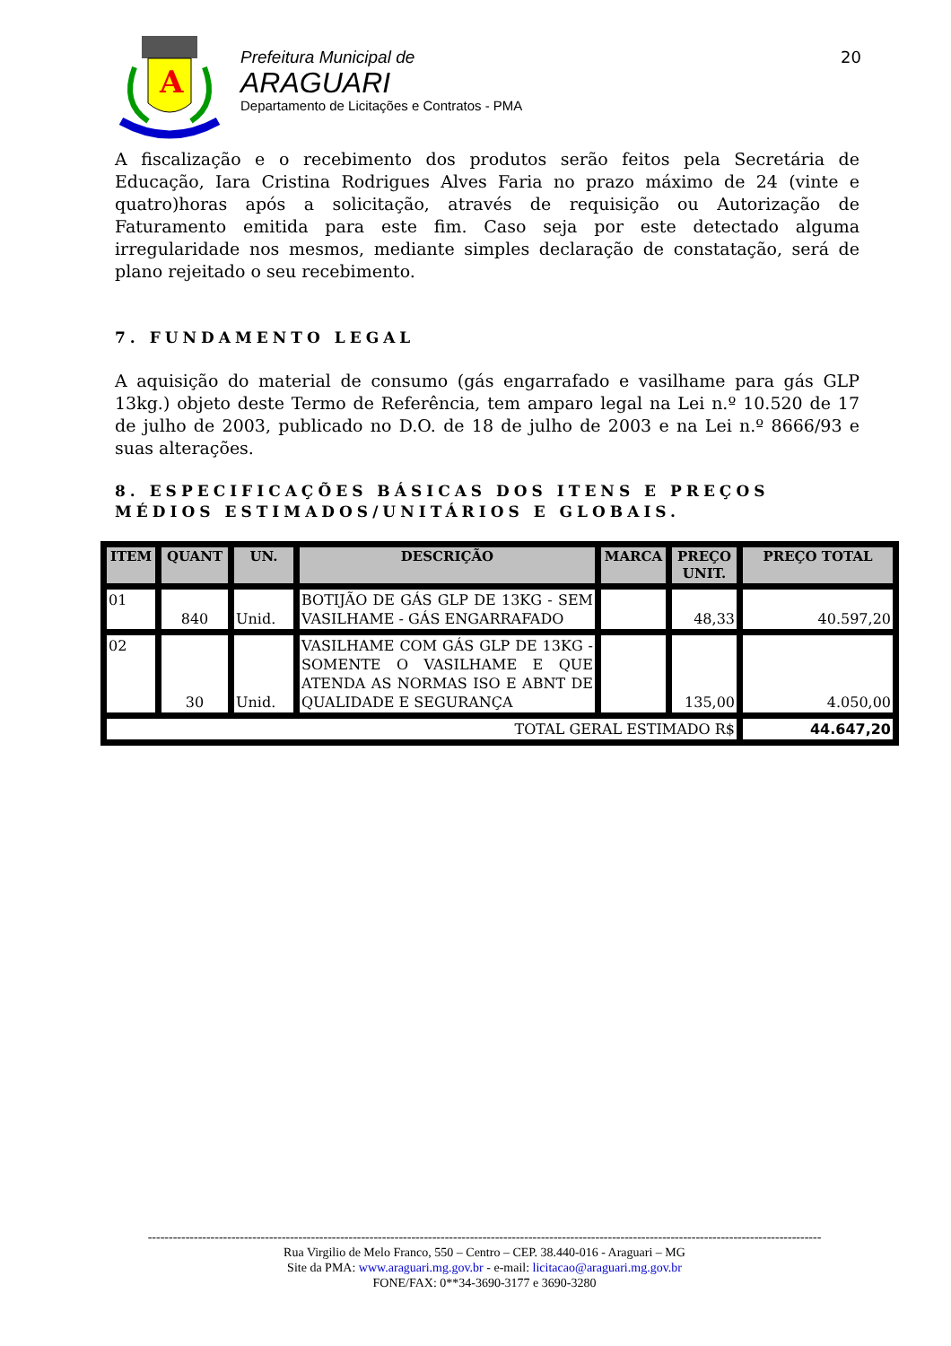A
Prefeitura Municipal de
ARAGUARI
Departamento de Licitações e Contratos - PMA
20
A fiscalização e o recebimento dos produtos serão feitos pela Secretária de Educação, Iara Cristina Rodrigues Alves Faria no prazo máximo de 24 (vinte e quatro)horas após a solicitação, através de requisição ou Autorização de Faturamento emitida para este fim. Caso seja por este detectado alguma irregularidade nos mesmos, mediante simples declaração de constatação, será de plano rejeitado o seu recebimento.
7. FUNDAMENTO LEGAL
A aquisição do material de consumo (gás engarrafado e vasilhame para gás GLP 13kg.) objeto deste Termo de Referência, tem amparo legal na Lei n.º 10.520 de 17 de julho de 2003, publicado no D.O. de 18 de julho de 2003 e na Lei n.º 8666/93 e suas alterações.
8. ESPECIFICAÇÕES BÁSICAS DOS ITENS E PREÇOS MÉDIOS ESTIMADOS/UNITÁRIOS E GLOBAIS.
| ITEM | QUANT | UN. | DESCRIÇÃO | MARCA | PREÇO UNIT. | PREÇO TOTAL |
| --- | --- | --- | --- | --- | --- | --- |
| 01 | 840 | Unid. | BOTIJÃO DE GÁS GLP DE 13KG - SEM VASILHAME - GÁS ENGARRAFADO | | 48,33 | 40.597,20 |
| 02 | 30 | Unid. | VASILHAME COM GÁS GLP DE 13KG - SOMENTE O VASILHAME E QUE ATENDA AS NORMAS ISO E ABNT DE QUALIDADE E SEGURANÇA | | 135,00 | 4.050,00 |
| TOTAL GERAL ESTIMADO R$ | | | | | | 44.647,20 |
-----------------------------------------------------------------------------------------------------------------------------------------------------------------
Rua Virgilio de Melo Franco, 550 – Centro – CEP. 38.440-016 - Araguari – MG
Site da PMA: www.araguari.mg.gov.br - e-mail: licitacao@araguari.mg.gov.br
FONE/FAX: 0**34-3690-3177 e 3690-3280